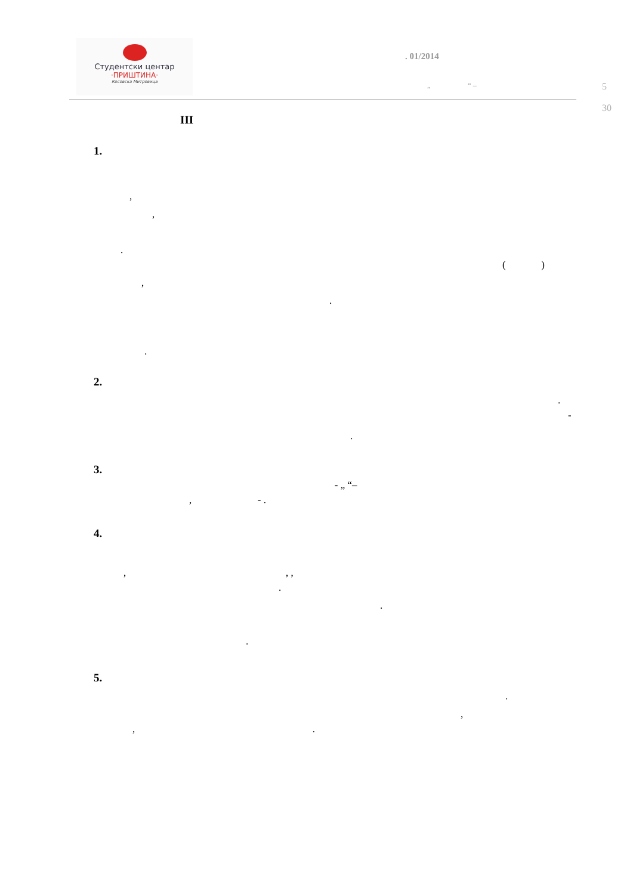Студентски центар
·ПРИШТИНА·
Косовска Митровица
. 01/2014
„ “ – 5 30
III
1.
,
,
.
( )
,
.
.
2.
.
-
.
3.
- „ “–
, - .
4.
, , ,
.
.
.
5.
.
,
, .